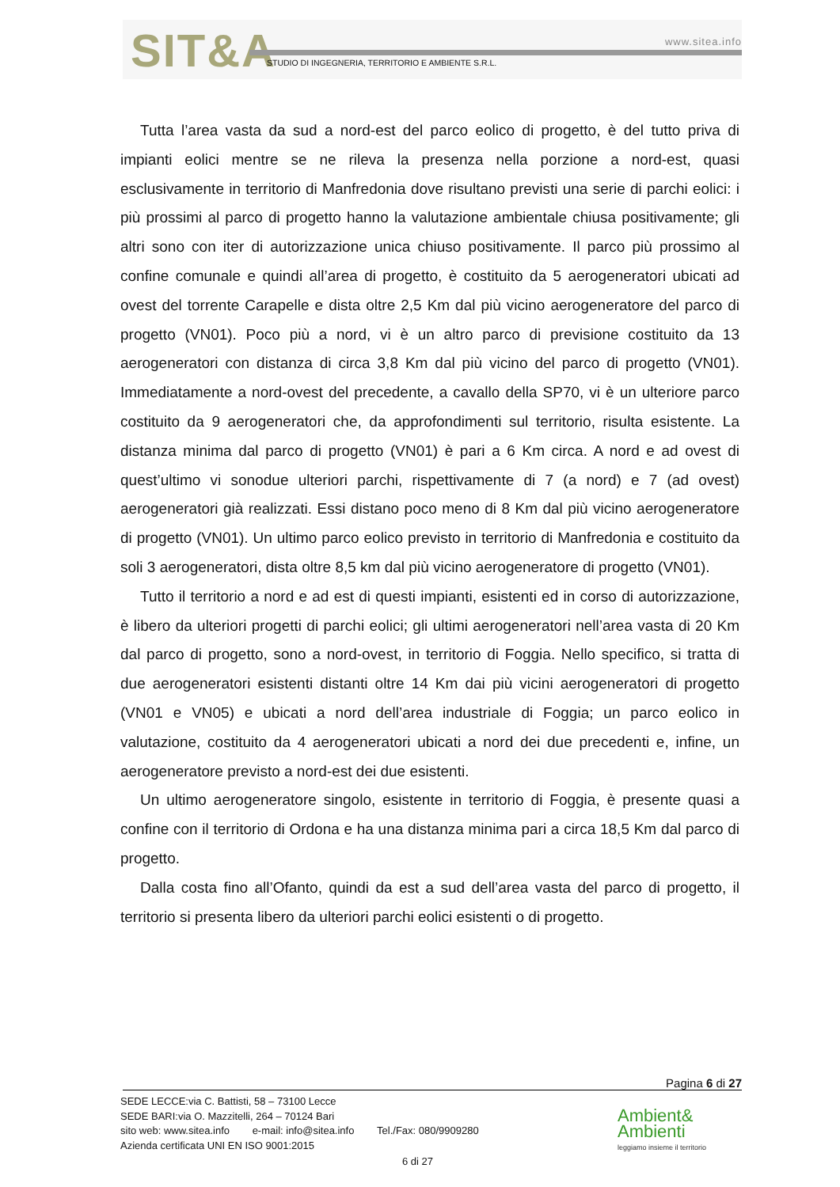SIT&A www.sitea.info
STUDIO DI INGEGNERIA, TERRITORIO E AMBIENTE S.R.L.
Tutta l’area vasta da sud a nord-est del parco eolico di progetto, è del tutto priva di impianti eolici mentre se ne rileva la presenza nella porzione a nord-est, quasi esclusivamente in territorio di Manfredonia dove risultano previsti una serie di parchi eolici: i più prossimi al parco di progetto hanno la valutazione ambientale chiusa positivamente; gli altri sono con iter di autorizzazione unica chiuso positivamente. Il parco più prossimo al confine comunale e quindi all’area di progetto, è costituito da 5 aerogeneratori ubicati ad ovest del torrente Carapelle e dista oltre 2,5 Km dal più vicino aerogeneratore del parco di progetto (VN01). Poco più a nord, vi è un altro parco di previsione costituito da 13 aerogeneratori con distanza di circa 3,8 Km dal più vicino del parco di progetto (VN01). Immediatamente a nord-ovest del precedente, a cavallo della SP70, vi è un ulteriore parco costituito da 9 aerogeneratori che, da approfondimenti sul territorio, risulta esistente. La distanza minima dal parco di progetto (VN01) è pari a 6 Km circa. A nord e ad ovest di quest’ultimo vi sonodue ulteriori parchi, rispettivamente di 7 (a nord) e 7 (ad ovest) aerogeneratori già realizzati. Essi distano poco meno di 8 Km dal più vicino aerogeneratore di progetto (VN01). Un ultimo parco eolico previsto in territorio di Manfredonia e costituito da soli 3 aerogeneratori, dista oltre 8,5 km dal più vicino aerogeneratore di progetto (VN01).
Tutto il territorio a nord e ad est di questi impianti, esistenti ed in corso di autorizzazione, è libero da ulteriori progetti di parchi eolici; gli ultimi aerogeneratori nell’area vasta di 20 Km dal parco di progetto, sono a nord-ovest, in territorio di Foggia. Nello specifico, si tratta di due aerogeneratori esistenti distanti oltre 14 Km dai più vicini aerogeneratori di progetto (VN01 e VN05) e ubicati a nord dell’area industriale di Foggia; un parco eolico in valutazione, costituito da 4 aerogeneratori ubicati a nord dei due precedenti e, infine, un aerogeneratore previsto a nord-est dei due esistenti.
Un ultimo aerogeneratore singolo, esistente in territorio di Foggia, è presente quasi a confine con il territorio di Ordona e ha una distanza minima pari a circa 18,5 Km dal parco di progetto.
Dalla costa fino all’Ofanto, quindi da est a sud dell’area vasta del parco di progetto, il territorio si presenta libero da ulteriori parchi eolici esistenti o di progetto.
Pagina 6 di 27
SEDE LECCE:via C. Battisti, 58 – 73100 Lecce
SEDE BARI:via O. Mazzitelli, 264 – 70124 Bari
sito web: www.sitea.info e-mail: info@sitea.info Tel./Fax: 080/9909280
Azienda certificata UNI EN ISO 9001:2015
6 di 27
Ambient&
Ambienti
leggiamo insieme il territorio